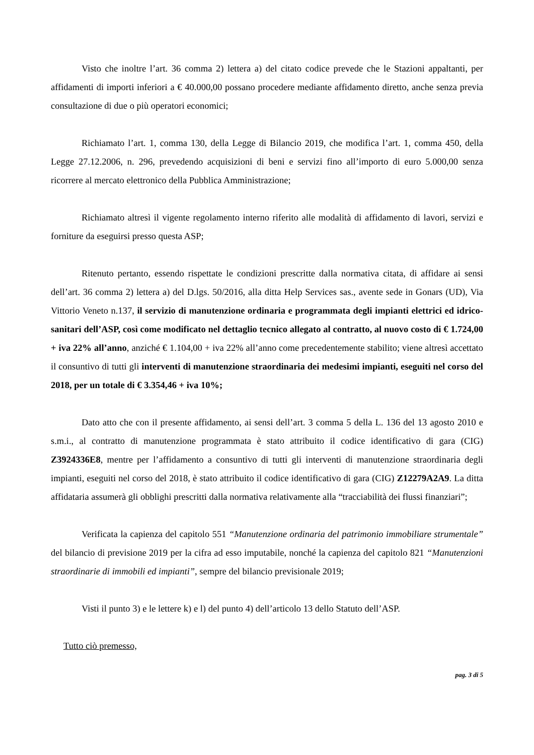Visto che inoltre l’art. 36 comma 2) lettera a) del citato codice prevede che le Stazioni appaltanti, per affidamenti di importi inferiori a € 40.000,00 possano procedere mediante affidamento diretto, anche senza previa consultazione di due o più operatori economici;
Richiamato l’art. 1, comma 130, della Legge di Bilancio 2019, che modifica l’art. 1, comma 450, della Legge 27.12.2006, n. 296, prevedendo acquisizioni di beni e servizi fino all’importo di euro 5.000,00 senza ricorrere al mercato elettronico della Pubblica Amministrazione;
Richiamato altresì il vigente regolamento interno riferito alle modalità di affidamento di lavori, servizi e forniture da eseguirsi presso questa ASP;
Ritenuto pertanto, essendo rispettate le condizioni prescritte dalla normativa citata, di affidare ai sensi dell’art. 36 comma 2) lettera a) del D.lgs. 50/2016, alla ditta Help Services sas., avente sede in Gonars (UD), Via Vittorio Veneto n.137, il servizio di manutenzione ordinaria e programmata degli impianti elettrici ed idrico-sanitari dell’ASP, così come modificato nel dettaglio tecnico allegato al contratto, al nuovo costo di € 1.724,00 + iva 22% all’anno, anziché € 1.104,00 + iva 22% all’anno come precedentemente stabilito; viene altresì accettato il consuntivo di tutti gli interventi di manutenzione straordinaria dei medesimi impianti, eseguiti nel corso del 2018, per un totale di € 3.354,46 + iva 10%;
Dato atto che con il presente affidamento, ai sensi dell’art. 3 comma 5 della L. 136 del 13 agosto 2010 e s.m.i., al contratto di manutenzione programmata è stato attribuito il codice identificativo di gara (CIG) Z3924336E8, mentre per l’affidamento a consuntivo di tutti gli interventi di manutenzione straordinaria degli impianti, eseguiti nel corso del 2018, è stato attribuito il codice identificativo di gara (CIG) Z12279A2A9. La ditta affidataria assumerà gli obblighi prescritti dalla normativa relativamente alla “tracciabilità dei flussi finanziari”;
Verificata la capienza del capitolo 551 “Manutenzione ordinaria del patrimonio immobiliare strumentale” del bilancio di previsione 2019 per la cifra ad esso imputabile, nonché la capienza del capitolo 821 “Manutenzioni straordinarie di immobili ed impianti”, sempre del bilancio previsionale 2019;
Visti il punto 3) e le lettere k) e l) del punto 4) dell’articolo 13 dello Statuto dell’ASP.
Tutto ciò premesso,
pag. 3 di 5